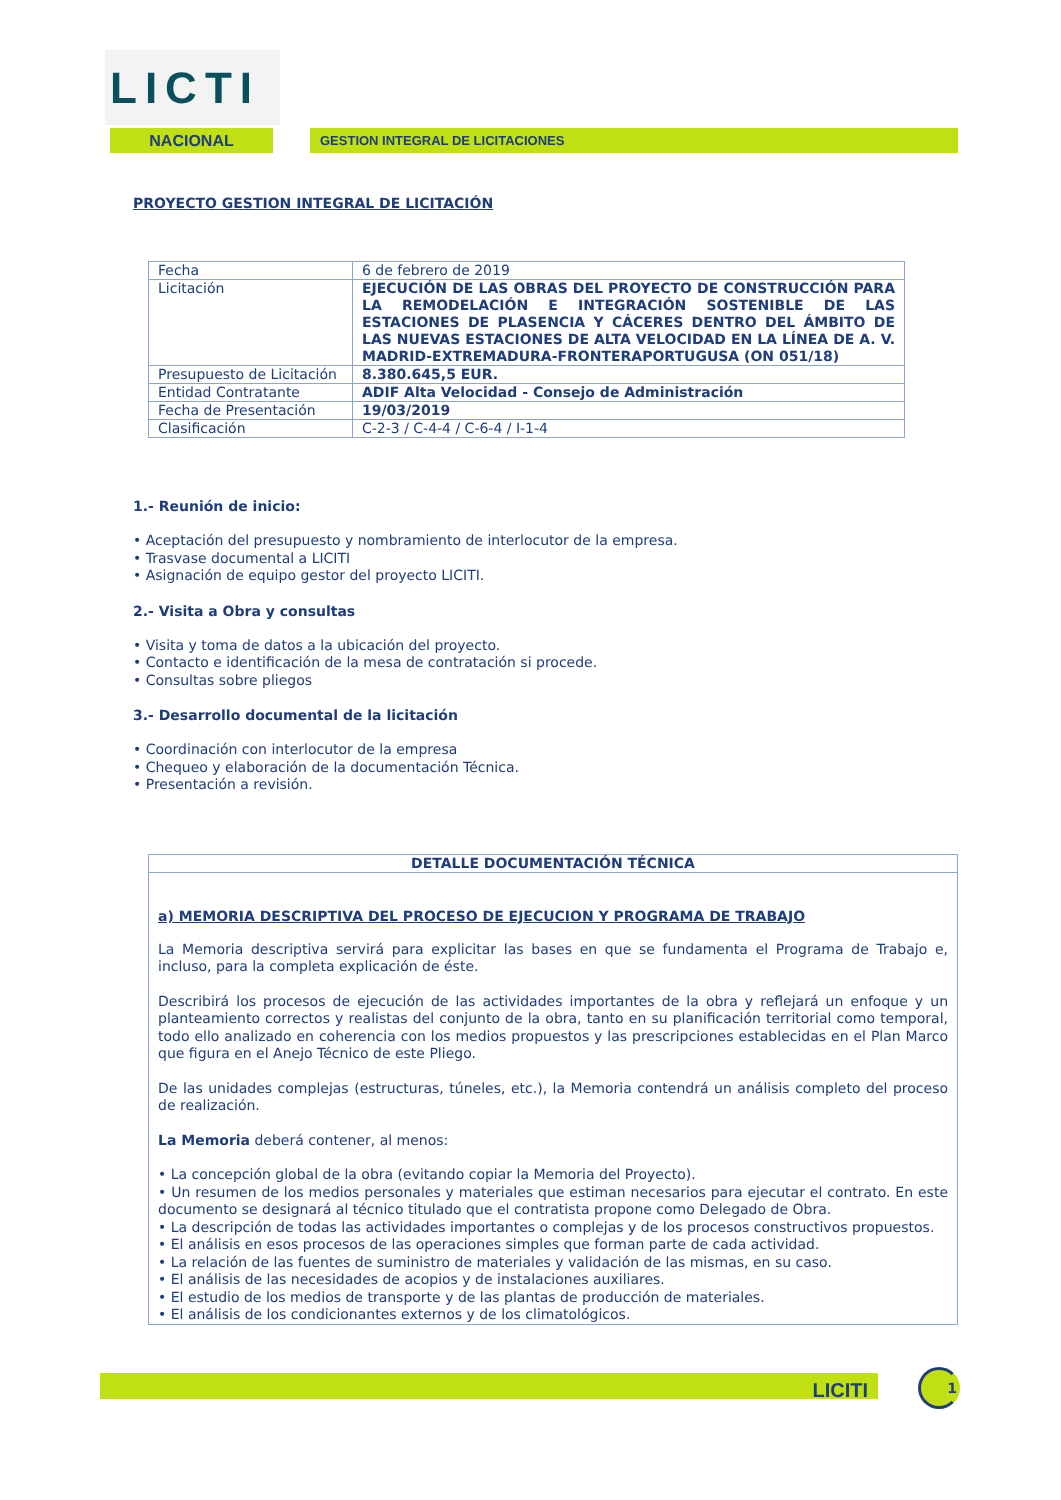LICTI
NACIONAL GESTION INTEGRAL DE LICITACIONES
PROYECTO GESTION INTEGRAL DE LICITACIÓN
| Fecha | 6 de febrero de 2019 |
| Licitación | EJECUCIÓN DE LAS OBRAS DEL PROYECTO DE CONSTRUCCIÓN PARA LA REMODELACIÓN E INTEGRACIÓN SOSTENIBLE DE LAS ESTACIONES DE PLASENCIA Y CÁCERES DENTRO DEL ÁMBITO DE LAS NUEVAS ESTACIONES DE ALTA VELOCIDAD EN LA LÍNEA DE A. V. MADRID-EXTREMADURA-FRONTERAPORTUGUSA (ON 051/18) |
| Presupuesto de Licitación | 8.380.645,5 EUR. |
| Entidad Contratante | ADIF Alta Velocidad - Consejo de Administración |
| Fecha de Presentación | 19/03/2019 |
| Clasificación | C-2-3 / C-4-4 / C-6-4 / I-1-4 |
1.- Reunión de inicio:
• Aceptación del presupuesto y nombramiento de interlocutor de la empresa.
• Trasvase documental a LICITI
• Asignación de equipo gestor del proyecto LICITI.
2.- Visita a Obra y consultas
• Visita y toma de datos a la ubicación del proyecto.
• Contacto e identificación de la mesa de contratación si procede.
• Consultas sobre pliegos
3.- Desarrollo documental de la licitación
• Coordinación con interlocutor de la empresa
• Chequeo y elaboración de la documentación Técnica.
• Presentación a revisión.
DETALLE DOCUMENTACIÓN TÉCNICA
a) MEMORIA DESCRIPTIVA DEL PROCESO DE EJECUCION Y PROGRAMA DE TRABAJO
La Memoria descriptiva servirá para explicitar las bases en que se fundamenta el Programa de Trabajo e, incluso, para la completa explicación de éste.
Describirá los procesos de ejecución de las actividades importantes de la obra y reflejará un enfoque y un planteamiento correctos y realistas del conjunto de la obra, tanto en su planificación territorial como temporal, todo ello analizado en coherencia con los medios propuestos y las prescripciones establecidas en el Plan Marco que figura en el Anejo Técnico de este Pliego.
De las unidades complejas (estructuras, túneles, etc.), la Memoria contendrá un análisis completo del proceso de realización.
La Memoria deberá contener, al menos:
• La concepción global de la obra (evitando copiar la Memoria del Proyecto).
• Un resumen de los medios personales y materiales que estiman necesarios para ejecutar el contrato. En este documento se designará al técnico titulado que el contratista propone como Delegado de Obra.
• La descripción de todas las actividades importantes o complejas y de los procesos constructivos propuestos.
• El análisis en esos procesos de las operaciones simples que forman parte de cada actividad.
• La relación de las fuentes de suministro de materiales y validación de las mismas, en su caso.
• El análisis de las necesidades de acopios y de instalaciones auxiliares.
• El estudio de los medios de transporte y de las plantas de producción de materiales.
• El análisis de los condicionantes externos y de los climatológicos.
LICITI 1